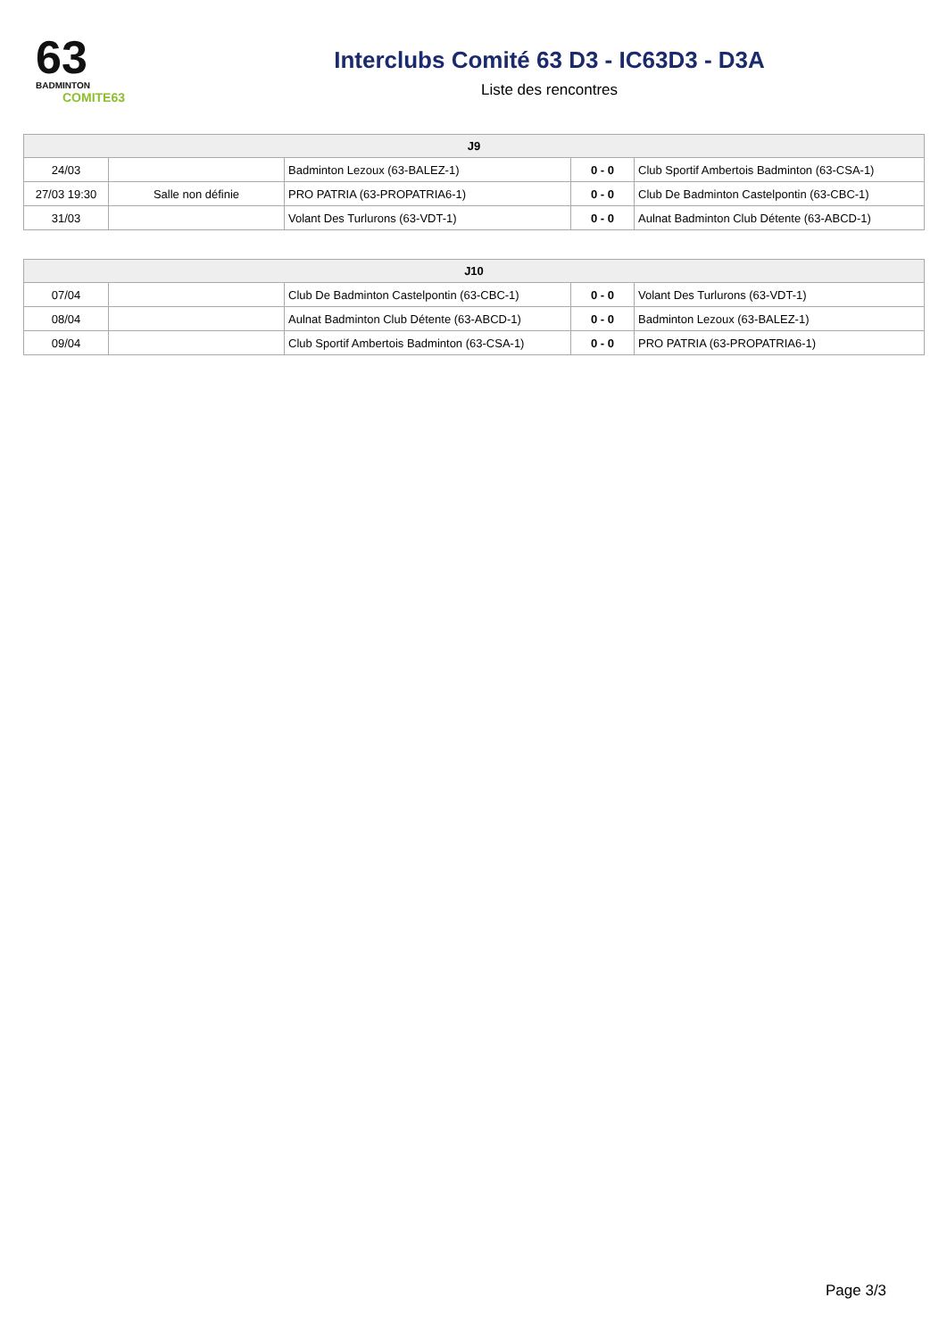63
BADMINTON
COMITE63
Interclubs Comité 63 D3 - IC63D3 - D3A
Liste des rencontres
| J9 | | | | |
| --- | --- | --- | --- | --- |
| 24/03 | | Badminton Lezoux (63-BALEZ-1) | 0 - 0 | Club Sportif Ambertois Badminton (63-CSA-1) |
| 27/03 19:30 | Salle non définie | PRO PATRIA (63-PROPATRIA6-1) | 0 - 0 | Club De Badminton Castelpontin (63-CBC-1) |
| 31/03 | | Volant Des Turlurons (63-VDT-1) | 0 - 0 | Aulnat Badminton Club Détente (63-ABCD-1) |
| J10 | | | | |
| --- | --- | --- | --- | --- |
| 07/04 | | Club De Badminton Castelpontin (63-CBC-1) | 0 - 0 | Volant Des Turlurons (63-VDT-1) |
| 08/04 | | Aulnat Badminton Club Détente (63-ABCD-1) | 0 - 0 | Badminton Lezoux (63-BALEZ-1) |
| 09/04 | | Club Sportif Ambertois Badminton (63-CSA-1) | 0 - 0 | PRO PATRIA (63-PROPATRIA6-1) |
Page 3/3